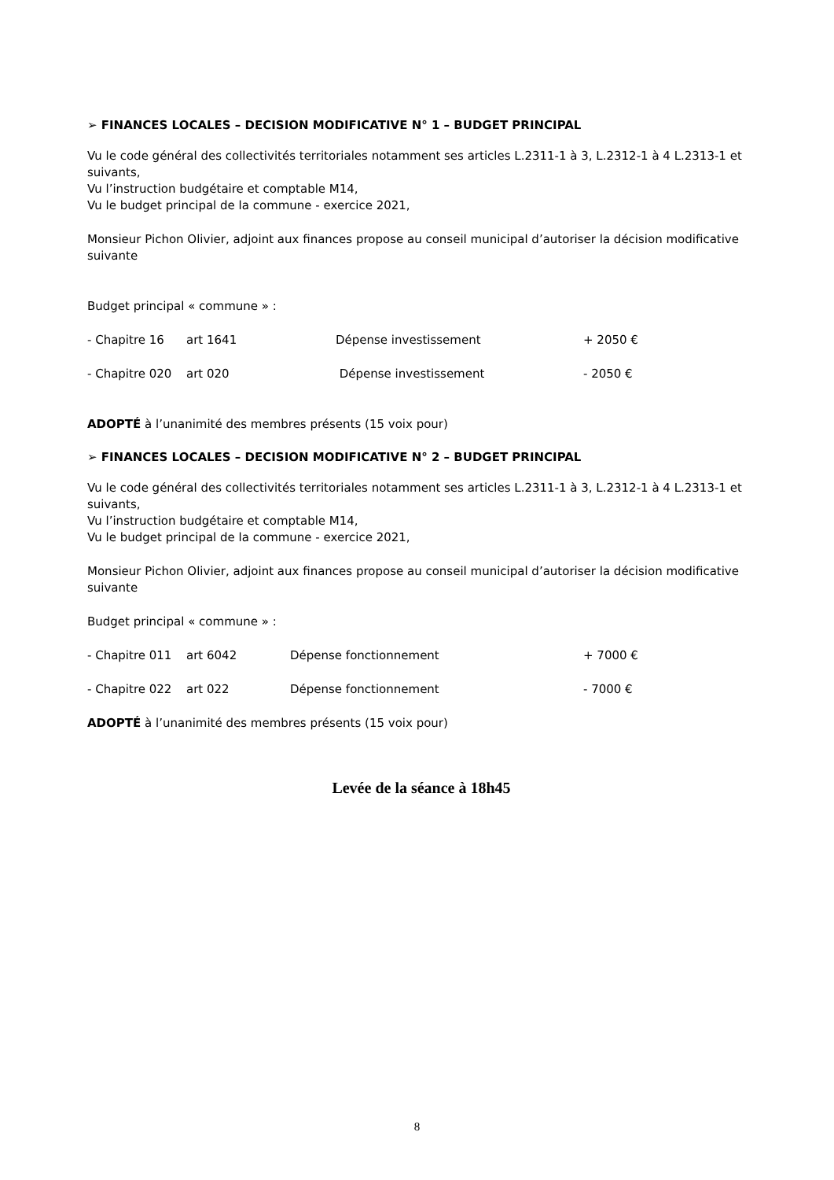➢ FINANCES LOCALES – DECISION MODIFICATIVE N° 1 – BUDGET PRINCIPAL
Vu le code général des collectivités territoriales notamment ses articles L.2311-1 à 3, L.2312-1 à 4 L.2313-1 et suivants,
Vu l’instruction budgétaire et comptable M14,
Vu le budget principal de la commune - exercice 2021,
Monsieur Pichon Olivier, adjoint aux finances propose au conseil municipal d’autoriser la décision modificative suivante
Budget principal « commune » :
- Chapitre 16 art 1641 Dépense investissement + 2050 €
- Chapitre 020 art 020 Dépense investissement - 2050 €
ADOPTÉ à l’unanimité des membres présents (15 voix pour)
➢ FINANCES LOCALES – DECISION MODIFICATIVE N° 2 – BUDGET PRINCIPAL
Vu le code général des collectivités territoriales notamment ses articles L.2311-1 à 3, L.2312-1 à 4 L.2313-1 et suivants,
Vu l’instruction budgétaire et comptable M14,
Vu le budget principal de la commune - exercice 2021,
Monsieur Pichon Olivier, adjoint aux finances propose au conseil municipal d’autoriser la décision modificative suivante
Budget principal « commune » :
- Chapitre 011 art 6042 Dépense fonctionnement + 7000 €
- Chapitre 022 art 022 Dépense fonctionnement - 7000 €
ADOPTÉ à l’unanimité des membres présents (15 voix pour)
Levée de la séance à 18h45
8